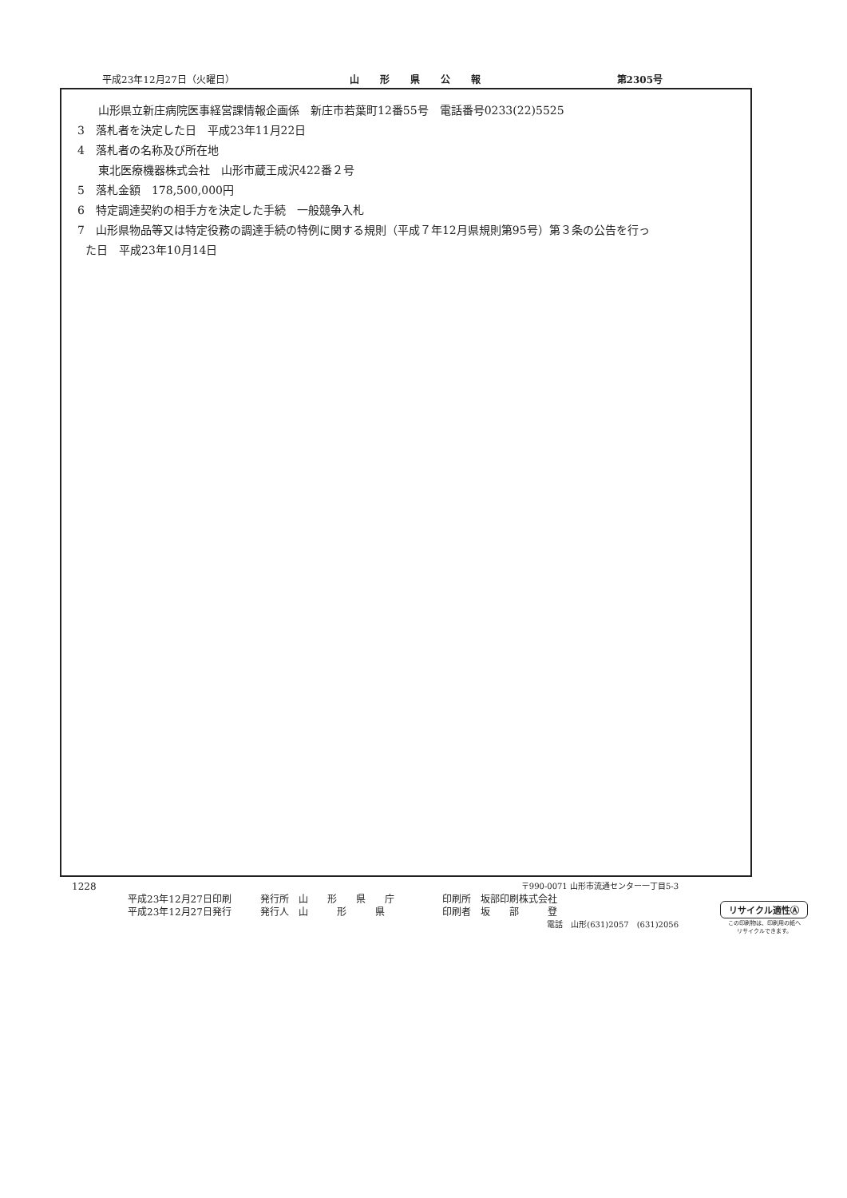平成23年12月27日（火曜日） 山形県公報 第2305号
山形県立新庄病院医事経営課情報企画係　新庄市若葉町12番55号　電話番号0233(22)5525
3　落札者を決定した日　平成23年11月22日
4　落札者の名称及び所在地
東北医療機器株式会社　山形市蔵王成沢422番２号
5　落札金額　178,500,000円
6　特定調達契約の相手方を決定した手続　一般競争入札
7　山形県物品等又は特定役務の調達手続の特例に関する規則（平成７年12月県規則第95号）第３条の公告を行っ
た日　平成23年10月14日
1228 〒990-0071 山形市流通センター一丁目5-3
平成23年12月27日印刷　　　発行所　山　　形　　県　　庁　　　　　印刷所　坂部印刷株式会社
平成23年12月27日発行　　　発行人　山　　　形　　　県　　　　　　印刷者　坂　　部　　　登
電話　山形(631)2057　(631)2056
リサイクル適性Ⓐ
この印刷物は、印刷用の紙へ
リサイクルできます。